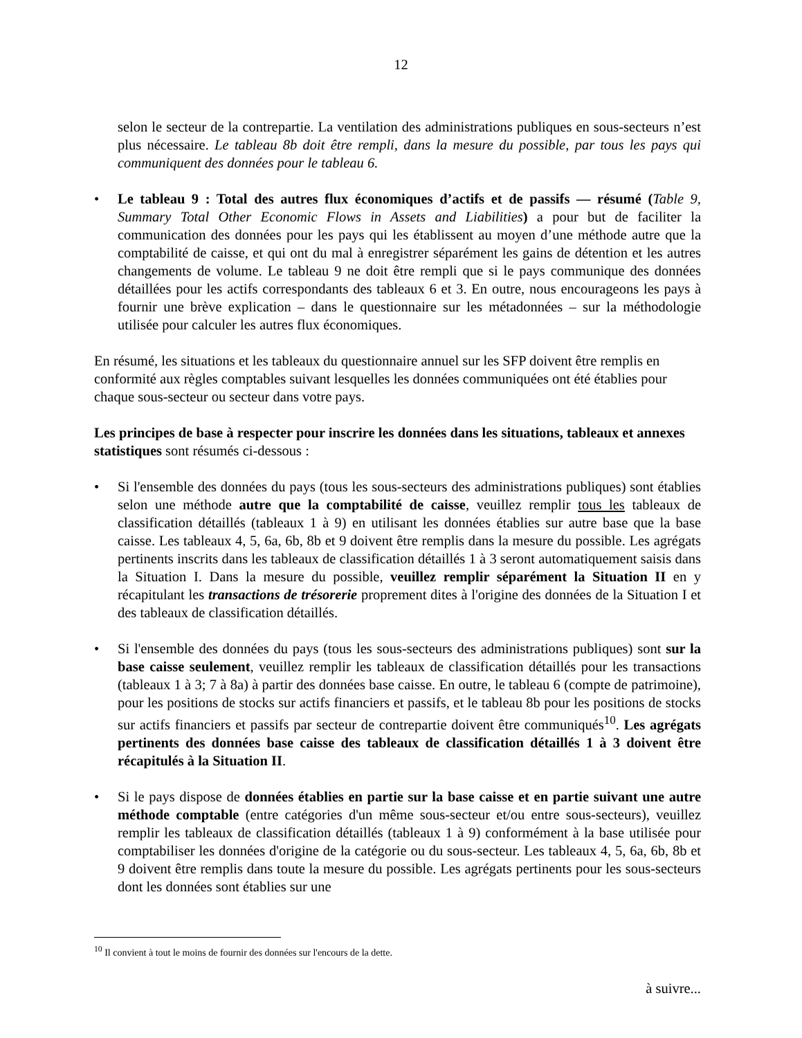12
selon le secteur de la contrepartie. La ventilation des administrations publiques en sous-secteurs n’est plus nécessaire. Le tableau 8b doit être rempli, dans la mesure du possible, par tous les pays qui communiquent des données pour le tableau 6.
• Le tableau 9 : Total des autres flux économiques d’actifs et de passifs — résumé (Table 9, Summary Total Other Economic Flows in Assets and Liabilities) a pour but de faciliter la communication des données pour les pays qui les établissent au moyen d’une méthode autre que la comptabilité de caisse, et qui ont du mal à enregistrer séparément les gains de détention et les autres changements de volume. Le tableau 9 ne doit être rempli que si le pays communique des données détaillées pour les actifs correspondants des tableaux 6 et 3. En outre, nous encourageons les pays à fournir une brève explication – dans le questionnaire sur les métadonnées – sur la méthodologie utilisée pour calculer les autres flux économiques.
En résumé, les situations et les tableaux du questionnaire annuel sur les SFP doivent être remplis en conformité aux règles comptables suivant lesquelles les données communiquées ont été établies pour chaque sous-secteur ou secteur dans votre pays.
Les principes de base à respecter pour inscrire les données dans les situations, tableaux et annexes statistiques sont résumés ci-dessous :
• Si l'ensemble des données du pays (tous les sous-secteurs des administrations publiques) sont établies selon une méthode autre que la comptabilité de caisse, veuillez remplir tous les tableaux de classification détaillés (tableaux 1 à 9) en utilisant les données établies sur autre base que la base caisse. Les tableaux 4, 5, 6a, 6b, 8b et 9 doivent être remplis dans la mesure du possible. Les agrégats pertinents inscrits dans les tableaux de classification détaillés 1 à 3 seront automatiquement saisis dans la Situation I. Dans la mesure du possible, veuillez remplir séparément la Situation II en y récapitulant les transactions de trésorerie proprement dites à l'origine des données de la Situation I et des tableaux de classification détaillés.
• Si l'ensemble des données du pays (tous les sous-secteurs des administrations publiques) sont sur la base caisse seulement, veuillez remplir les tableaux de classification détaillés pour les transactions (tableaux 1 à 3; 7 à 8a) à partir des données base caisse. En outre, le tableau 6 (compte de patrimoine), pour les positions de stocks sur actifs financiers et passifs, et le tableau 8b pour les positions de stocks sur actifs financiers et passifs par secteur de contrepartie doivent être communiqués<sup>10</sup>. Les agrégats pertinents des données base caisse des tableaux de classification détaillés 1 à 3 doivent être récapitulés à la Situation II.
• Si le pays dispose de données établies en partie sur la base caisse et en partie suivant une autre méthode comptable (entre catégories d'un même sous-secteur et/ou entre sous-secteurs), veuillez remplir les tableaux de classification détaillés (tableaux 1 à 9) conformément à la base utilisée pour comptabiliser les données d'origine de la catégorie ou du sous-secteur. Les tableaux 4, 5, 6a, 6b, 8b et 9 doivent être remplis dans toute la mesure du possible. Les agrégats pertinents pour les sous-secteurs dont les données sont établies sur une
<sup>10</sup> Il convient à tout le moins de fournir des données sur l'encours de la dette.
à suivre...